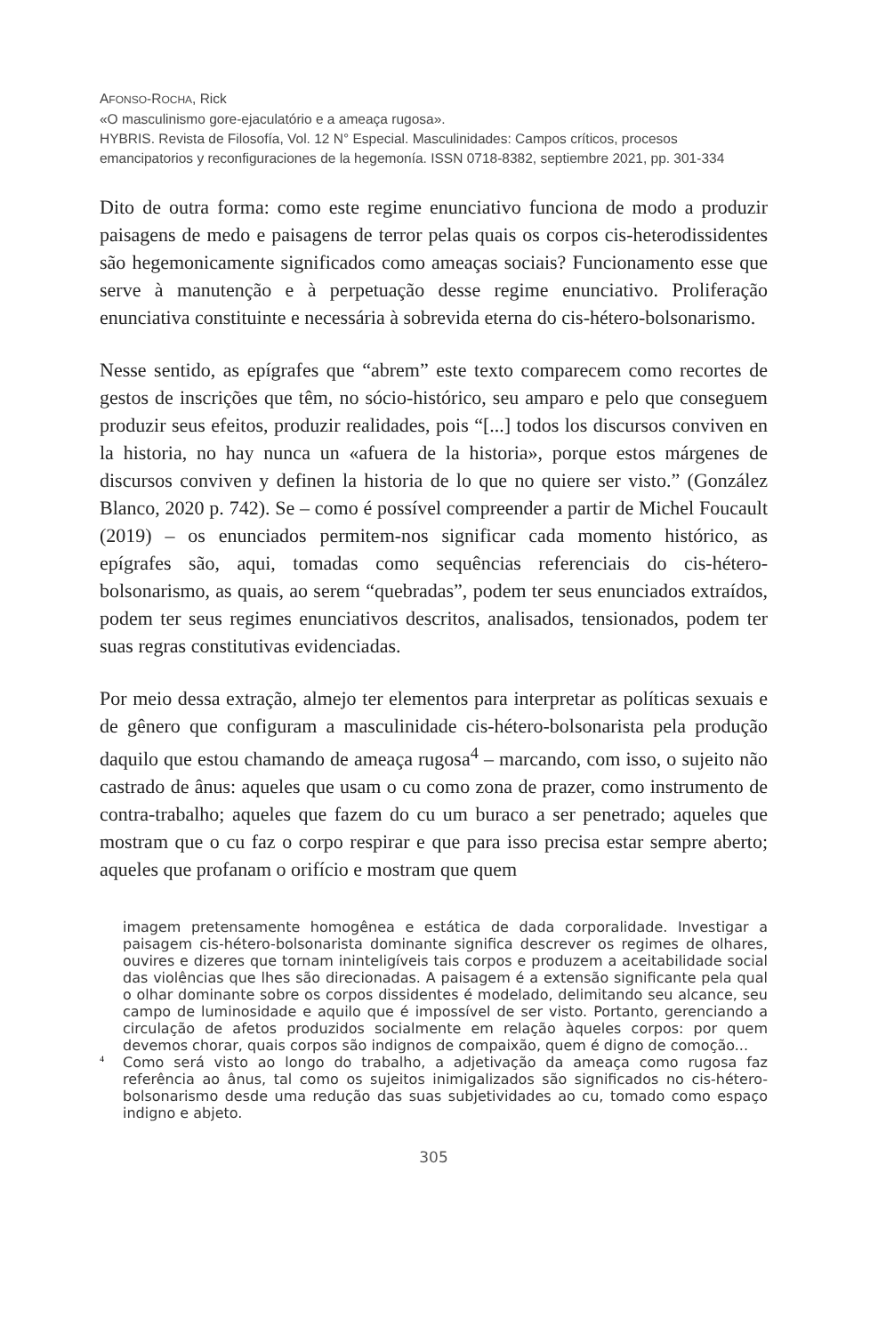AFONSO-ROCHA, Rick
«O masculinismo gore-ejaculatório e a ameaça rugosa».
HYBRIS. Revista de Filosofía, Vol. 12 N° Especial. Masculinidades: Campos críticos, procesos emancipatorios y reconfiguraciones de la hegemonía. ISSN 0718-8382, septiembre 2021, pp. 301-334
Dito de outra forma: como este regime enunciativo funciona de modo a produzir paisagens de medo e paisagens de terror pelas quais os corpos cis-heterodissidentes são hegemonicamente significados como ameaças sociais? Funcionamento esse que serve à manutenção e à perpetuação desse regime enunciativo. Proliferação enunciativa constituinte e necessária à sobrevida eterna do cis-hétero-bolsonarismo.
Nesse sentido, as epígrafes que “abrem” este texto comparecem como recortes de gestos de inscrições que têm, no sócio-histórico, seu amparo e pelo que conseguem produzir seus efeitos, produzir realidades, pois “[...] todos los discursos conviven en la historia, no hay nunca un «afuera de la historia», porque estos márgenes de discursos conviven y definen la historia de lo que no quiere ser visto.” (González Blanco, 2020 p. 742). Se – como é possível compreender a partir de Michel Foucault (2019) – os enunciados permitem-nos significar cada momento histórico, as epígrafes são, aqui, tomadas como sequências referenciais do cis-hétero-bolsonarismo, as quais, ao serem “quebradas”, podem ter seus enunciados extraídos, podem ter seus regimes enunciativos descritos, analisados, tensionados, podem ter suas regras constitutivas evidenciadas.
Por meio dessa extração, almejo ter elementos para interpretar as políticas sexuais e de gênero que configuram a masculinidade cis-hétero-bolsonarista pela produção daquilo que estou chamando de ameaça rugosa<sup>4</sup> – marcando, com isso, o sujeito não castrado de ânus: aqueles que usam o cu como zona de prazer, como instrumento de contra-trabalho; aqueles que fazem do cu um buraco a ser penetrado; aqueles que mostram que o cu faz o corpo respirar e que para isso precisa estar sempre aberto; aqueles que profanam o orifício e mostram que quem
imagem pretensamente homogênea e estática de dada corporalidade. Investigar a paisagem cis-hétero-bolsonarista dominante significa descrever os regimes de olhares, ouvires e dizeres que tornam ininteligíveis tais corpos e produzem a aceitabilidade social das violências que lhes são direcionadas. A paisagem é a extensão significante pela qual o olhar dominante sobre os corpos dissidentes é modelado, delimitando seu alcance, seu campo de luminosidade e aquilo que é impossível de ser visto. Portanto, gerenciando a circulação de afetos produzidos socialmente em relação àqueles corpos: por quem devemos chorar, quais corpos são indignos de compaixão, quem é digno de comoção...
<sup>4</sup>
Como será visto ao longo do trabalho, a adjetivação da ameaça como rugosa faz referência ao ânus, tal como os sujeitos inimigalizados são significados no cis-hétero-bolsonarismo desde uma redução das suas subjetividades ao cu, tomado como espaço indigno e abjeto.
305